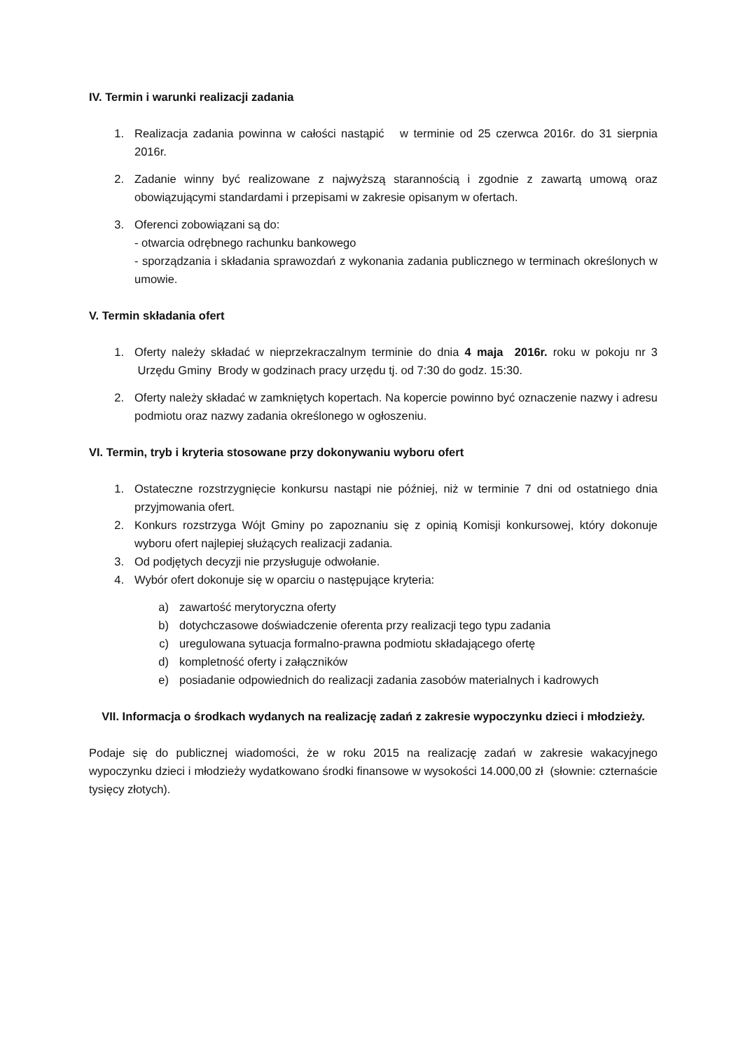IV. Termin i warunki realizacji zadania
1. Realizacja zadania powinna w całości nastąpić w terminie od 25 czerwca 2016r. do 31 sierpnia 2016r.
2. Zadanie winny być realizowane z najwyższą starannością i zgodnie z zawartą umową oraz obowiązującymi standardami i przepisami w zakresie opisanym w ofertach.
3. Oferenci zobowiązani są do:
- otwarcia odrębnego rachunku bankowego
- sporządzania i składania sprawozdań z wykonania zadania publicznego w terminach określonych w umowie.
V. Termin składania ofert
1. Oferty należy składać w nieprzekraczalnym terminie do dnia 4 maja 2016r. roku w pokoju nr 3 Urzędu Gminy Brody w godzinach pracy urzędu tj. od 7:30 do godz. 15:30.
2. Oferty należy składać w zamkniętych kopertach. Na kopercie powinno być oznaczenie nazwy i adresu podmiotu oraz nazwy zadania określonego w ogłoszeniu.
VI. Termin, tryb i kryteria stosowane przy dokonywaniu wyboru ofert
1. Ostateczne rozstrzygnięcie konkursu nastąpi nie później, niż w terminie 7 dni od ostatniego dnia przyjmowania ofert.
2. Konkurs rozstrzyga Wójt Gminy po zapoznaniu się z opinią Komisji konkursowej, który dokonuje wyboru ofert najlepiej służących realizacji zadania.
3. Od podjętych decyzji nie przysługuje odwołanie.
4. Wybór ofert dokonuje się w oparciu o następujące kryteria:
a) zawartość merytoryczna oferty
b) dotychczasowe doświadczenie oferenta przy realizacji tego typu zadania
c) uregulowana sytuacja formalno-prawna podmiotu składającego ofertę
d) kompletność oferty i załączników
e) posiadanie odpowiednich do realizacji zadania zasobów materialnych i kadrowych
VII. Informacja o środkach wydanych na realizację zadań z zakresie wypoczynku dzieci i młodzieży.
Podaje się do publicznej wiadomości, że w roku 2015 na realizację zadań w zakresie wakacyjnego wypoczynku dzieci i młodzieży wydatkowano środki finansowe w wysokości 14.000,00 zł (słownie: czternaście tysięcy złotych).